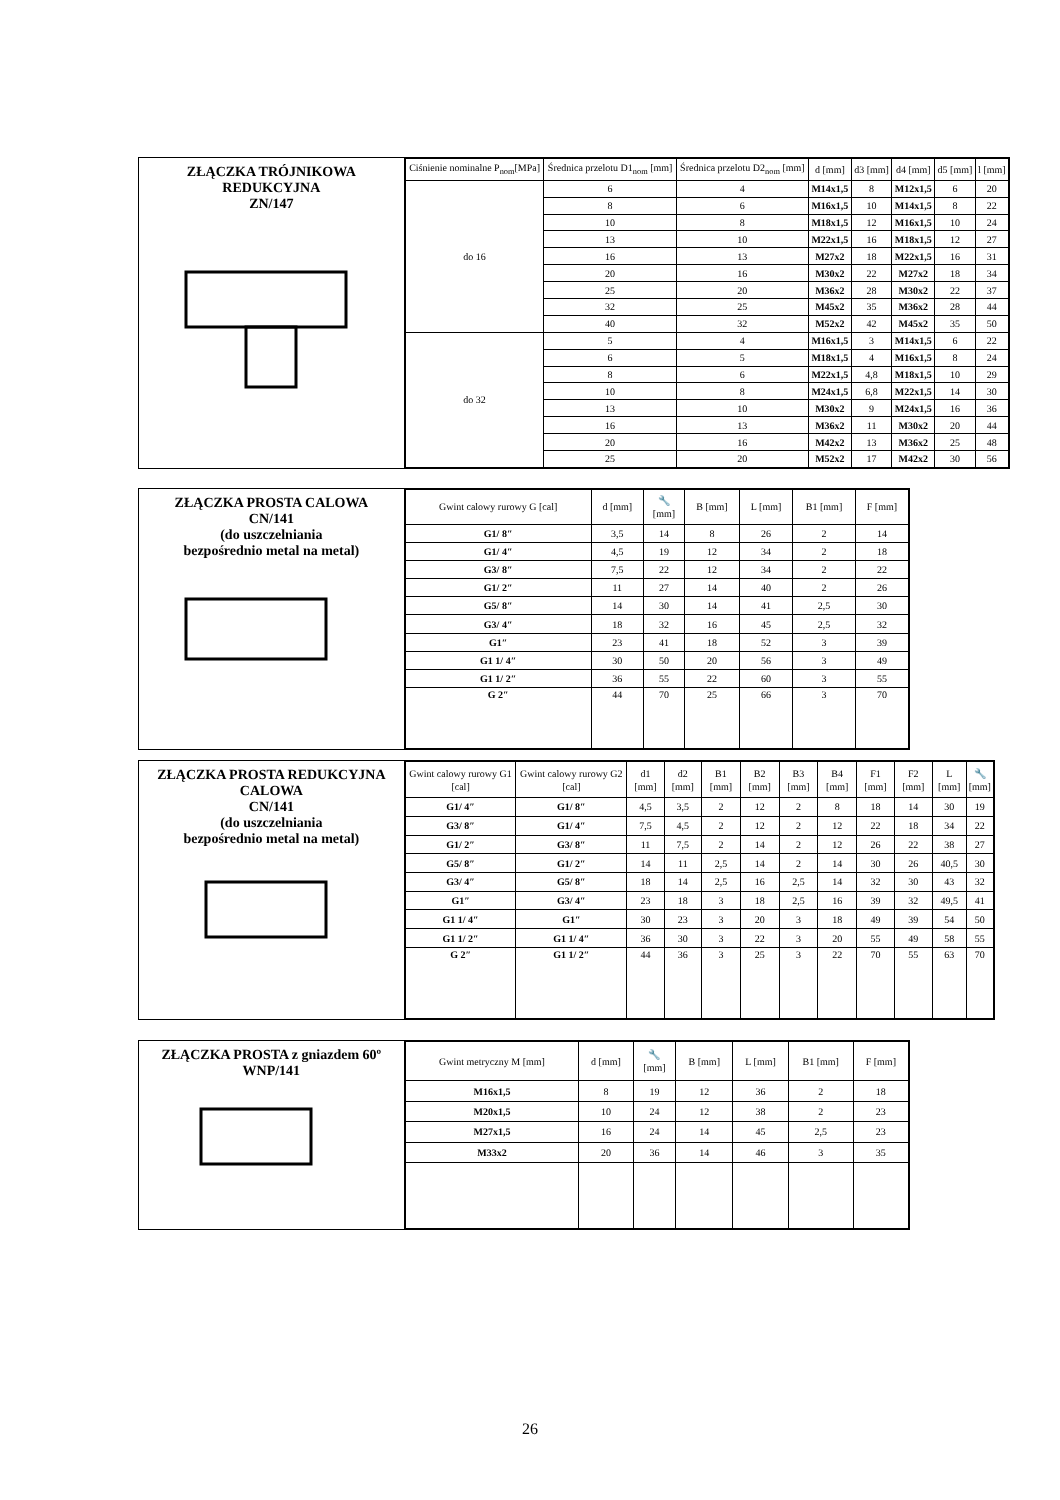ZŁĄCZKA TRÓJNIKOWA
REDUKCYJNA
ZN/147
| Ciśnienie nominalne P<sub>nom</sub>[MPa] | Średnica przelotu D1<sub>nom</sub> [mm] | Średnica przelotu D2<sub>nom</sub> [mm] | d [mm] | d3 [mm] | d4 [mm] | d5 [mm] | l [mm] |
| --- | --- | --- | --- | --- | --- | --- | --- |
| do 16 | 6 | 4 | M14x1,5 | 8 | M12x1,5 | 6 | 20 |
| | 8 | 6 | M16x1,5 | 10 | M14x1,5 | 8 | 22 |
| | 10 | 8 | M18x1,5 | 12 | M16x1,5 | 10 | 24 |
| | 13 | 10 | M22x1,5 | 16 | M18x1,5 | 12 | 27 |
| | 16 | 13 | M27x2 | 18 | M22x1,5 | 16 | 31 |
| | 20 | 16 | M30x2 | 22 | M27x2 | 18 | 34 |
| | 25 | 20 | M36x2 | 28 | M30x2 | 22 | 37 |
| | 32 | 25 | M45x2 | 35 | M36x2 | 28 | 44 |
| | 40 | 32 | M52x2 | 42 | M45x2 | 35 | 50 |
| do 32 | 5 | 4 | M16x1,5 | 3 | M14x1,5 | 6 | 22 |
| | 6 | 5 | M18x1,5 | 4 | M16x1,5 | 8 | 24 |
| | 8 | 6 | M22x1,5 | 4,8 | M18x1,5 | 10 | 29 |
| | 10 | 8 | M24x1,5 | 6,8 | M22x1,5 | 14 | 30 |
| | 13 | 10 | M30x2 | 9 | M24x1,5 | 16 | 36 |
| | 16 | 13 | M36x2 | 11 | M30x2 | 20 | 44 |
| | 20 | 16 | M42x2 | 13 | M36x2 | 25 | 48 |
| | 25 | 20 | M52x2 | 17 | M42x2 | 30 | 56 |
ZŁĄCZKA PROSTA CALOWA
CN/141
(do uszczelniania
bezpośrednio metal na metal)
| Gwint calowy rurowy G [cal] | d [mm] | 🔧 [mm] | B [mm] | L [mm] | B1 [mm] | F [mm] |
| --- | --- | --- | --- | --- | --- | --- |
| G1/ 8″ | 3,5 | 14 | 8 | 26 | 2 | 14 |
| G1/ 4″ | 4,5 | 19 | 12 | 34 | 2 | 18 |
| G3/ 8″ | 7,5 | 22 | 12 | 34 | 2 | 22 |
| G1/ 2″ | 11 | 27 | 14 | 40 | 2 | 26 |
| G5/ 8″ | 14 | 30 | 14 | 41 | 2,5 | 30 |
| G3/ 4″ | 18 | 32 | 16 | 45 | 2,5 | 32 |
| G1″ | 23 | 41 | 18 | 52 | 3 | 39 |
| G1 1/ 4″ | 30 | 50 | 20 | 56 | 3 | 49 |
| G1 1/ 2″ | 36 | 55 | 22 | 60 | 3 | 55 |
| G 2″ | 44 | 70 | 25 | 66 | 3 | 70 |
ZŁĄCZKA PROSTA REDUKCYJNA
CALOWA
CN/141
(do uszczelniania
bezpośrednio metal na metal)
| Gwint calowy rurowy G1 [cal] | Gwint calowy rurowy G2 [cal] | d1 [mm] | d2 [mm] | B1 [mm] | B2 [mm] | B3 [mm] | B4 [mm] | F1 [mm] | F2 [mm] | L [mm] | 🔧 [mm] |
| --- | --- | --- | --- | --- | --- | --- | --- | --- | --- | --- | --- |
| G1/ 4″ | G1/ 8″ | 4,5 | 3,5 | 2 | 12 | 2 | 8 | 18 | 14 | 30 | 19 |
| G3/ 8″ | G1/ 4″ | 7,5 | 4,5 | 2 | 12 | 2 | 12 | 22 | 18 | 34 | 22 |
| G1/ 2″ | G3/ 8″ | 11 | 7,5 | 2 | 14 | 2 | 12 | 26 | 22 | 38 | 27 |
| G5/ 8″ | G1/ 2″ | 14 | 11 | 2,5 | 14 | 2 | 14 | 30 | 26 | 40,5 | 30 |
| G3/ 4″ | G5/ 8″ | 18 | 14 | 2,5 | 16 | 2,5 | 14 | 32 | 30 | 43 | 32 |
| G1″ | G3/ 4″ | 23 | 18 | 3 | 18 | 2,5 | 16 | 39 | 32 | 49,5 | 41 |
| G1 1/ 4″ | G1″ | 30 | 23 | 3 | 20 | 3 | 18 | 49 | 39 | 54 | 50 |
| G1 1/ 2″ | G1 1/ 4″ | 36 | 30 | 3 | 22 | 3 | 20 | 55 | 49 | 58 | 55 |
| G 2″ | G1 1/ 2″ | 44 | 36 | 3 | 25 | 3 | 22 | 70 | 55 | 63 | 70 |
ZŁĄCZKA PROSTA z gniazdem 60º
WNP/141
| Gwint metryczny M [mm] | d [mm] | 🔧 [mm] | B [mm] | L [mm] | B1 [mm] | F [mm] |
| --- | --- | --- | --- | --- | --- | --- |
| M16x1,5 | 8 | 19 | 12 | 36 | 2 | 18 |
| M20x1,5 | 10 | 24 | 12 | 38 | 2 | 23 |
| M27x1,5 | 16 | 24 | 14 | 45 | 2,5 | 23 |
| M33x2 | 20 | 36 | 14 | 46 | 3 | 35 |
26